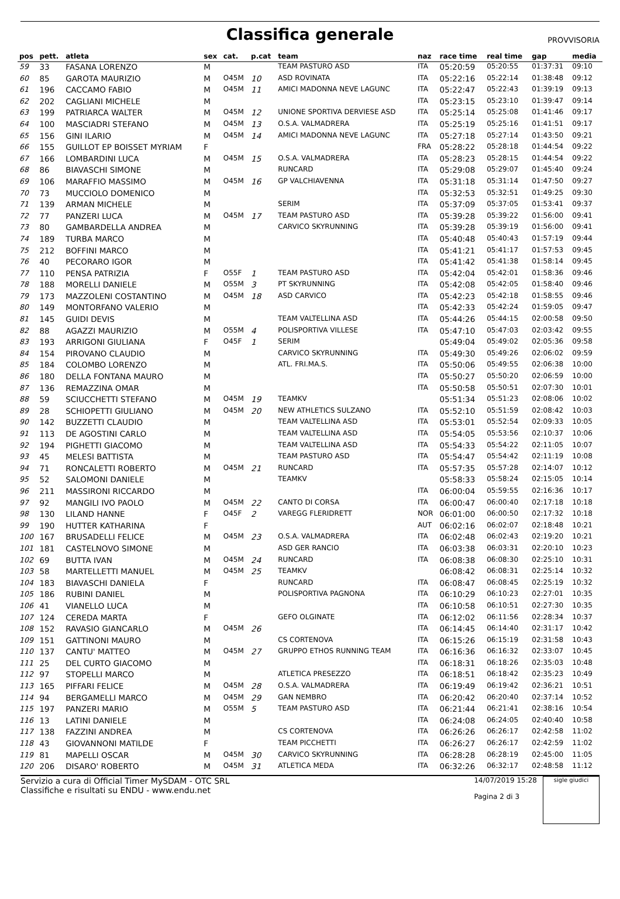Classifica generale
PROVVISORIA
| pos | pett. | atleta | sex | cat. | p.cat | team | naz | race time | real time | gap | media |
| --- | --- | --- | --- | --- | --- | --- | --- | --- | --- | --- | --- |
| 59 | 33 | FASANA LORENZO | M | | | TEAM PASTURO ASD | ITA | 05:20:59 | 05:20:55 | 01:37:31 | 09:10 |
| 60 | 85 | GAROTA MAURIZIO | M | O45M | 10 | ASD ROVINATA | ITA | 05:22:16 | 05:22:14 | 01:38:48 | 09:12 |
| 61 | 196 | CACCAMO FABIO | M | O45M | 11 | AMICI MADONNA NEVE LAGUNC | ITA | 05:22:47 | 05:22:43 | 01:39:19 | 09:13 |
| 62 | 202 | CAGLIANI MICHELE | M | | | | ITA | 05:23:15 | 05:23:10 | 01:39:47 | 09:14 |
| 63 | 199 | PATRIARCA WALTER | M | O45M | 12 | UNIONE SPORTIVA DERVIESE ASD | ITA | 05:25:14 | 05:25:08 | 01:41:46 | 09:17 |
| 64 | 100 | MASCIADRI STEFANO | M | O45M | 13 | O.S.A. VALMADRERA | ITA | 05:25:19 | 05:25:16 | 01:41:51 | 09:17 |
| 65 | 156 | GINI ILARIO | M | O45M | 14 | AMICI MADONNA NEVE LAGUNC | ITA | 05:27:18 | 05:27:14 | 01:43:50 | 09:21 |
| 66 | 155 | GUILLOT EP BOISSET MYRIAM | F | | | | FRA | 05:28:22 | 05:28:18 | 01:44:54 | 09:22 |
| 67 | 166 | LOMBARDINI LUCA | M | O45M | 15 | O.S.A. VALMADRERA | ITA | 05:28:23 | 05:28:15 | 01:44:54 | 09:22 |
| 68 | 86 | BIAVASCHI SIMONE | M | | | RUNCARD | ITA | 05:29:08 | 05:29:07 | 01:45:40 | 09:24 |
| 69 | 106 | MARAFFIO MASSIMO | M | O45M | 16 | GP VALCHIAVENNA | ITA | 05:31:18 | 05:31:14 | 01:47:50 | 09:27 |
| 70 | 73 | MUCCIOLO DOMENICO | M | | | | ITA | 05:32:53 | 05:32:51 | 01:49:25 | 09:30 |
| 71 | 139 | ARMAN MICHELE | M | | | SERIM | ITA | 05:37:09 | 05:37:05 | 01:53:41 | 09:37 |
| 72 | 77 | PANZERI LUCA | M | O45M | 17 | TEAM PASTURO ASD | ITA | 05:39:28 | 05:39:22 | 01:56:00 | 09:41 |
| 73 | 80 | GAMBARDELLA ANDREA | M | | | CARVICO SKYRUNNING | ITA | 05:39:28 | 05:39:19 | 01:56:00 | 09:41 |
| 74 | 189 | TURBA MARCO | M | | | | ITA | 05:40:48 | 05:40:43 | 01:57:19 | 09:44 |
| 75 | 212 | BOFFINI MARCO | M | | | | ITA | 05:41:21 | 05:41:17 | 01:57:53 | 09:45 |
| 76 | 40 | PECORARO IGOR | M | | | | ITA | 05:41:42 | 05:41:38 | 01:58:14 | 09:45 |
| 77 | 110 | PENSA PATRIZIA | F | O55F | 1 | TEAM PASTURO ASD | ITA | 05:42:04 | 05:42:01 | 01:58:36 | 09:46 |
| 78 | 188 | MORELLI DANIELE | M | O55M | 3 | PT SKYRUNNING | ITA | 05:42:08 | 05:42:05 | 01:58:40 | 09:46 |
| 79 | 173 | MAZZOLENI COSTANTINO | M | O45M | 18 | ASD CARVICO | ITA | 05:42:23 | 05:42:18 | 01:58:55 | 09:46 |
| 80 | 149 | MONTORFANO VALERIO | M | | | | ITA | 05:42:33 | 05:42:24 | 01:59:05 | 09:47 |
| 81 | 145 | GUIDI DEVIS | M | | | TEAM VALTELLINA ASD | ITA | 05:44:26 | 05:44:15 | 02:00:58 | 09:50 |
| 82 | 88 | AGAZZI MAURIZIO | M | O55M | 4 | POLISPORTIVA VILLESE | ITA | 05:47:10 | 05:47:03 | 02:03:42 | 09:55 |
| 83 | 193 | ARRIGONI GIULIANA | F | O45F | 1 | SERIM | | 05:49:04 | 05:49:02 | 02:05:36 | 09:58 |
| 84 | 154 | PIROVANO CLAUDIO | M | | | CARVICO SKYRUNNING | ITA | 05:49:30 | 05:49:26 | 02:06:02 | 09:59 |
| 85 | 184 | COLOMBO LORENZO | M | | | ATL. FRI.MA.S. | ITA | 05:50:06 | 05:49:55 | 02:06:38 | 10:00 |
| 86 | 180 | DELLA FONTANA MAURO | M | | | | ITA | 05:50:27 | 05:50:20 | 02:06:59 | 10:00 |
| 87 | 136 | REMAZZINA OMAR | M | | | | ITA | 05:50:58 | 05:50:51 | 02:07:30 | 10:01 |
| 88 | 59 | SCIUCCHETTI STEFANO | M | O45M | 19 | TEAMKV | | 05:51:34 | 05:51:23 | 02:08:06 | 10:02 |
| 89 | 28 | SCHIOPETTI GIULIANO | M | O45M | 20 | NEW ATHLETICS SULZANO | ITA | 05:52:10 | 05:51:59 | 02:08:42 | 10:03 |
| 90 | 142 | BUZZETTI CLAUDIO | M | | | TEAM VALTELLINA ASD | ITA | 05:53:01 | 05:52:54 | 02:09:33 | 10:05 |
| 91 | 113 | DE AGOSTINI CARLO | M | | | TEAM VALTELLINA ASD | ITA | 05:54:05 | 05:53:56 | 02:10:37 | 10:06 |
| 92 | 194 | PIGHETTI GIACOMO | M | | | TEAM VALTELLINA ASD | ITA | 05:54:33 | 05:54:22 | 02:11:05 | 10:07 |
| 93 | 45 | MELESI BATTISTA | M | | | TEAM PASTURO ASD | ITA | 05:54:47 | 05:54:42 | 02:11:19 | 10:08 |
| 94 | 71 | RONCALETTI ROBERTO | M | O45M | 21 | RUNCARD | ITA | 05:57:35 | 05:57:28 | 02:14:07 | 10:12 |
| 95 | 52 | SALOMONI DANIELE | M | | | TEAMKV | | 05:58:33 | 05:58:24 | 02:15:05 | 10:14 |
| 96 | 211 | MASSIRONI RICCARDO | M | | | | ITA | 06:00:04 | 05:59:55 | 02:16:36 | 10:17 |
| 97 | 92 | MANGILI IVO PAOLO | M | O45M | 22 | CANTO DI CORSA | ITA | 06:00:47 | 06:00:40 | 02:17:18 | 10:18 |
| 98 | 130 | LILAND HANNE | F | O45F | 2 | VAREGG FLERIDRETT | NOR | 06:01:00 | 06:00:50 | 02:17:32 | 10:18 |
| 99 | 190 | HUTTER KATHARINA | F | | | | AUT | 06:02:16 | 06:02:07 | 02:18:48 | 10:21 |
| 100 | 167 | BRUSADELLI FELICE | M | O45M | 23 | O.S.A. VALMADRERA | ITA | 06:02:48 | 06:02:43 | 02:19:20 | 10:21 |
| 101 | 181 | CASTELNOVO SIMONE | M | | | ASD GER RANCIO | ITA | 06:03:38 | 06:03:31 | 02:20:10 | 10:23 |
| 102 | 69 | BUTTA IVAN | M | O45M | 24 | RUNCARD | ITA | 06:08:38 | 06:08:30 | 02:25:10 | 10:31 |
| 103 | 58 | MARTELLETTI MANUEL | M | O45M | 25 | TEAMKV | | 06:08:42 | 06:08:31 | 02:25:14 | 10:32 |
| 104 | 183 | BIAVASCHI DANIELA | F | | | RUNCARD | ITA | 06:08:47 | 06:08:45 | 02:25:19 | 10:32 |
| 105 | 186 | RUBINI DANIEL | M | | | POLISPORTIVA PAGNONA | ITA | 06:10:29 | 06:10:23 | 02:27:01 | 10:35 |
| 106 | 41 | VIANELLO LUCA | M | | | | ITA | 06:10:58 | 06:10:51 | 02:27:30 | 10:35 |
| 107 | 124 | CEREDA MARTA | F | | | GEFO OLGINATE | ITA | 06:12:02 | 06:11:56 | 02:28:34 | 10:37 |
| 108 | 152 | RAVASIO GIANCARLO | M | O45M | 26 | | ITA | 06:14:45 | 06:14:40 | 02:31:17 | 10:42 |
| 109 | 151 | GATTINONI MAURO | M | | | CS CORTENOVA | ITA | 06:15:26 | 06:15:19 | 02:31:58 | 10:43 |
| 110 | 137 | CANTU' MATTEO | M | O45M | 27 | GRUPPO ETHOS RUNNING TEAM | ITA | 06:16:36 | 06:16:32 | 02:33:07 | 10:45 |
| 111 | 25 | DEL CURTO GIACOMO | M | | | | ITA | 06:18:31 | 06:18:26 | 02:35:03 | 10:48 |
| 112 | 97 | STOPELLI MARCO | M | | | ATLETICA PRESEZZO | ITA | 06:18:51 | 06:18:42 | 02:35:23 | 10:49 |
| 113 | 165 | PIFFARI FELICE | M | O45M | 28 | O.S.A. VALMADRERA | ITA | 06:19:49 | 06:19:42 | 02:36:21 | 10:51 |
| 114 | 94 | BERGAMELLI MARCO | M | O45M | 29 | GAN NEMBRO | ITA | 06:20:42 | 06:20:40 | 02:37:14 | 10:52 |
| 115 | 197 | PANZERI MARIO | M | O55M | 5 | TEAM PASTURO ASD | ITA | 06:21:44 | 06:21:41 | 02:38:16 | 10:54 |
| 116 | 13 | LATINI DANIELE | M | | | | ITA | 06:24:08 | 06:24:05 | 02:40:40 | 10:58 |
| 117 | 138 | FAZZINI ANDREA | M | | | CS CORTENOVA | ITA | 06:26:26 | 06:26:17 | 02:42:58 | 11:02 |
| 118 | 43 | GIOVANNONI MATILDE | F | | | TEAM PICCHETTI | ITA | 06:26:27 | 06:26:17 | 02:42:59 | 11:02 |
| 119 | 81 | MAPELLI OSCAR | M | O45M | 30 | CARVICO SKYRUNNING | ITA | 06:28:28 | 06:28:19 | 02:45:00 | 11:05 |
| 120 | 206 | DISARO' ROBERTO | M | O45M | 31 | ATLETICA MEDA | ITA | 06:32:26 | 06:32:17 | 02:48:58 | 11:12 |
Servizio a cura di Official Timer MySDAM - OTC SRL
Classifiche e risultati su ENDU - www.endu.net
14/07/2019 15:28
Pagina 2 di 3
sigle giudici